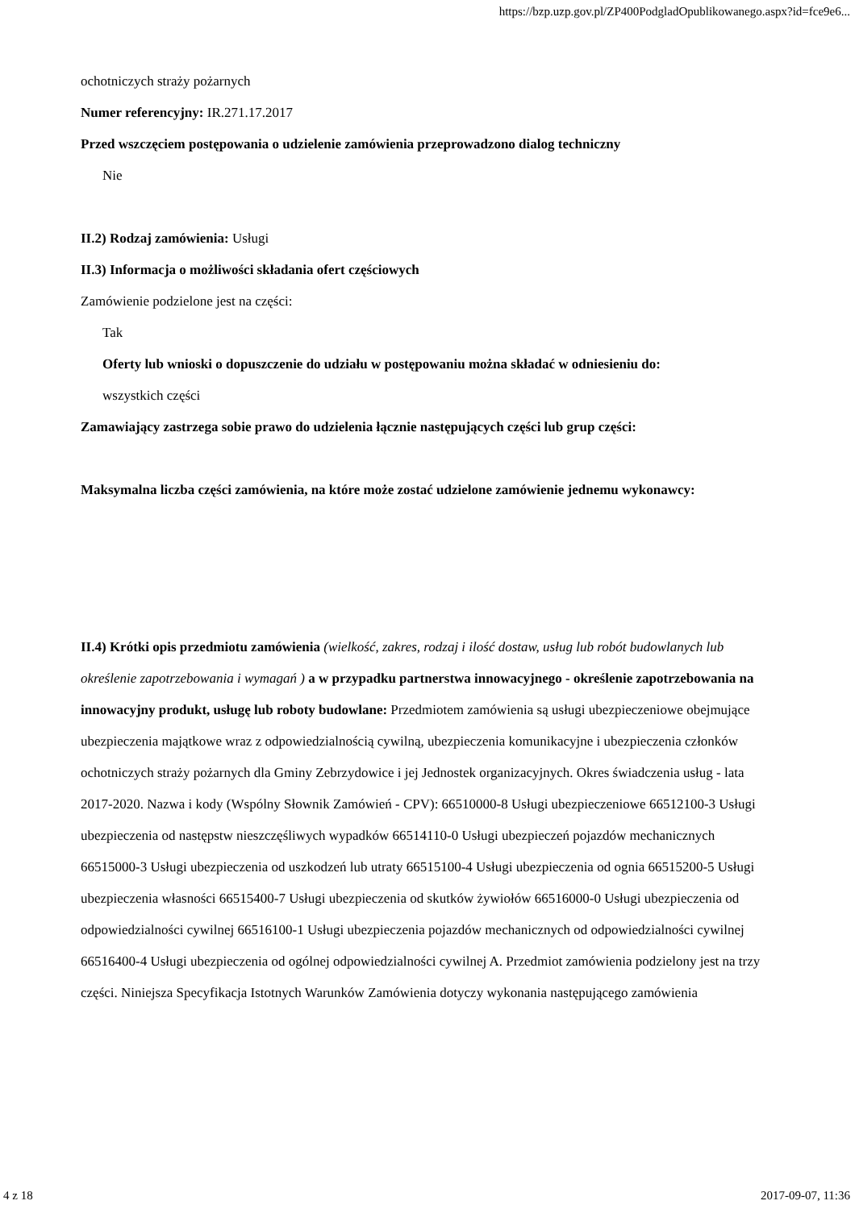https://bzp.uzp.gov.pl/ZP400PodgladOpublikowanego.aspx?id=fce9e6...
ochotniczych straży pożarnych
Numer referencyjny: IR.271.17.2017
Przed wszczęciem postępowania o udzielenie zamówienia przeprowadzono dialog techniczny
Nie
II.2) Rodzaj zamówienia: Usługi
II.3) Informacja o możliwości składania ofert częściowych
Zamówienie podzielone jest na części:
Tak
Oferty lub wnioski o dopuszczenie do udziału w postępowaniu można składać w odniesieniu do:
wszystkich części
Zamawiający zastrzega sobie prawo do udzielenia łącznie następujących części lub grup części:
Maksymalna liczba części zamówienia, na które może zostać udzielone zamówienie jednemu wykonawcy:
II.4) Krótki opis przedmiotu zamówienia (wielkość, zakres, rodzaj i ilość dostaw, usług lub robót budowlanych lub określenie zapotrzebowania i wymagań ) a w przypadku partnerstwa innowacyjnego - określenie zapotrzebowania na innowacyjny produkt, usługę lub roboty budowlane: Przedmiotem zamówienia są usługi ubezpieczeniowe obejmujące ubezpieczenia majątkowe wraz z odpowiedzialnością cywilną, ubezpieczenia komunikacyjne i ubezpieczenia członków ochotniczych straży pożarnych dla Gminy Zebrzydowice i jej Jednostek organizacyjnych. Okres świadczenia usług - lata 2017-2020. Nazwa i kody (Wspólny Słownik Zamówień - CPV): 66510000-8 Usługi ubezpieczeniowe 66512100-3 Usługi ubezpieczenia od następstw nieszczęśliwych wypadków 66514110-0 Usługi ubezpieczeń pojazdów mechanicznych 66515000-3 Usługi ubezpieczenia od uszkodzeń lub utraty 66515100-4 Usługi ubezpieczenia od ognia 66515200-5 Usługi ubezpieczenia własności 66515400-7 Usługi ubezpieczenia od skutków żywiołów 66516000-0 Usługi ubezpieczenia od odpowiedzialności cywilnej 66516100-1 Usługi ubezpieczenia pojazdów mechanicznych od odpowiedzialności cywilnej 66516400-4 Usługi ubezpieczenia od ogólnej odpowiedzialności cywilnej A. Przedmiot zamówienia podzielony jest na trzy części. Niniejsza Specyfikacja Istotnych Warunków Zamówienia dotyczy wykonania następującego zamówienia
4 z 18 2017-09-07, 11:36